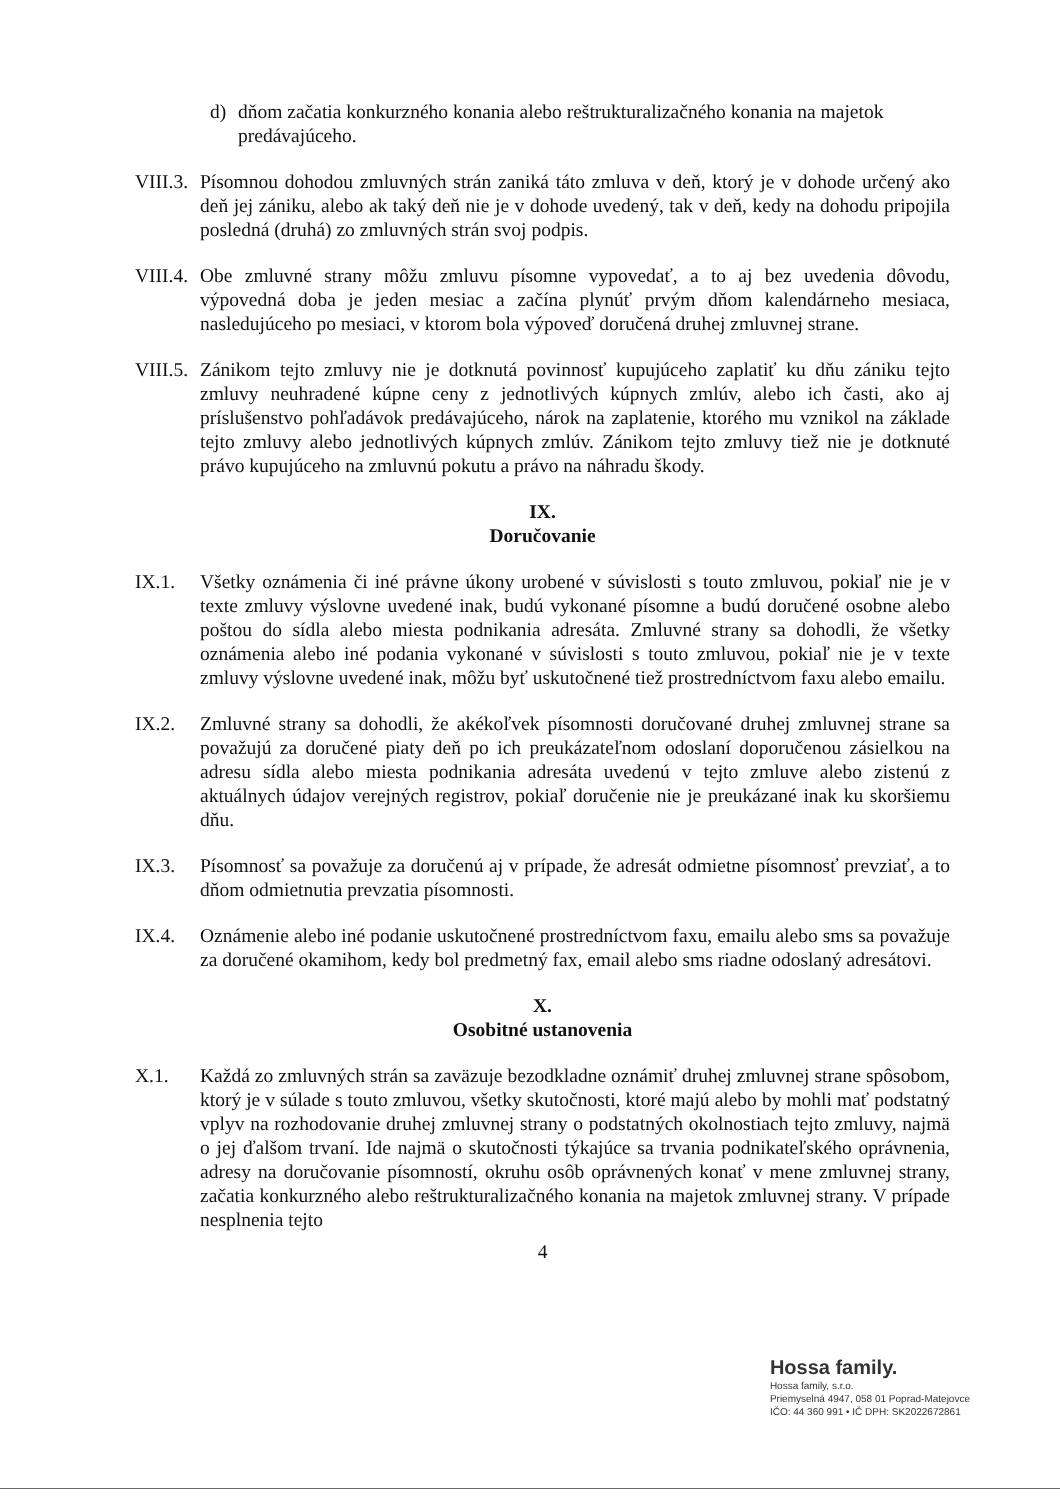d) dňom začatia konkurzného konania alebo reštrukturalizačného konania na majetok predávajúceho.
VIII.3.
Písomnou dohodou zmluvných strán zaniká táto zmluva v deň, ktorý je v dohode určený ako deň jej zániku, alebo ak taký deň nie je v dohode uvedený, tak v deň, kedy na dohodu pripojila posledná (druhá) zo zmluvných strán svoj podpis.
VIII.4.
Obe zmluvné strany môžu zmluvu písomne vypovedať, a to aj bez uvedenia dôvodu, výpovedná doba je jeden mesiac a začína plynúť prvým dňom kalendárneho mesiaca, nasledujúceho po mesiaci, v ktorom bola výpoveď doručená druhej zmluvnej strane.
VIII.5.
Zánikom tejto zmluvy nie je dotknutá povinnosť kupujúceho zaplatiť ku dňu zániku tejto zmluvy neuhradené kúpne ceny z jednotlivých kúpnych zmlúv, alebo ich časti, ako aj príslušenstvo pohľadávok predávajúceho, nárok na zaplatenie, ktorého mu vznikol na základe tejto zmluvy alebo jednotlivých kúpnych zmlúv. Zánikom tejto zmluvy tiež nie je dotknuté právo kupujúceho na zmluvnú pokutu a právo na náhradu škody.
IX.
Doručovanie
IX.1. Všetky oznámenia či iné právne úkony urobené v súvislosti s touto zmluvou, pokiaľ nie je v texte zmluvy výslovne uvedené inak, budú vykonané písomne a budú doručené osobne alebo poštou do sídla alebo miesta podnikania adresáta. Zmluvné strany sa dohodli, že všetky oznámenia alebo iné podania vykonané v súvislosti s touto zmluvou, pokiaľ nie je v texte zmluvy výslovne uvedené inak, môžu byť uskutočnené tiež prostredníctvom faxu alebo emailu.
IX.2. Zmluvné strany sa dohodli, že akékoľvek písomnosti doručované druhej zmluvnej strane sa považujú za doručené piaty deň po ich preukázateľnom odoslaní doporučenou zásielkou na adresu sídla alebo miesta podnikania adresáta uvedenú v tejto zmluve alebo zistenú z aktuálnych údajov verejných registrov, pokiaľ doručenie nie je preukázané inak ku skoršiemu dňu.
IX.3. Písomnosť sa považuje za doručenú aj v prípade, že adresát odmietne písomnosť prevziať, a to dňom odmietnutia prevzatia písomnosti.
IX.4. Oznámenie alebo iné podanie uskutočnené prostredníctvom faxu, emailu alebo sms sa považuje za doručené okamihom, kedy bol predmetný fax, email alebo sms riadne odoslaný adresátovi.
X.
Osobitné ustanovenia
X.1. Každá zo zmluvných strán sa zaväzuje bezodkladne oznámiť druhej zmluvnej strane spôsobom, ktorý je v súlade s touto zmluvou, všetky skutočnosti, ktoré majú alebo by mohli mať podstatný vplyv na rozhodovanie druhej zmluvnej strany o podstatných okolnostiach tejto zmluvy, najmä o jej ďalšom trvaní. Ide najmä o skutočnosti týkajúce sa trvania podnikateľského oprávnenia, adresy na doručovanie písomností, okruhu osôb oprávnených konať v mene zmluvnej strany, začatia konkurzného alebo reštrukturalizačného konania na majetok zmluvnej strany. V prípade nesplnenia tejto
4
Hossa family.
Hossa family, s.r.o.
Priemyselná 4947, 058 01 Poprad-Matejovce
IČO: 44 360 991 • IČ DPH: SK2022672861